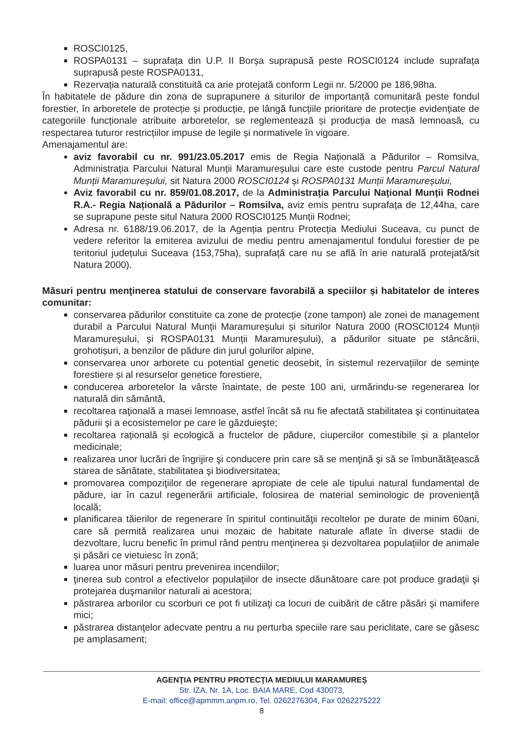ROSCI0125,
ROSPA0131 – suprafața din U.P. II Borșa suprapusă peste ROSCI0124 include suprafața suprapusă peste ROSPA0131,
Rezervația naturală constituită ca arie protejată conform Legii nr. 5/2000 pe 186,98ha.
În habitatele de pădure din zona de suprapunere a siturilor de importanță comunitară peste fondul forestier, în arboretele de protecție și producție, pe lângă funcțiile prioritare de protecție evidențiate de categoriile funcționale atribuite arboretelor, se reglementează și producția de masă lemnoasă, cu respectarea tuturor restricțiilor impuse de legile și normativele în vigoare.
Amenajamentul are:
aviz favorabil cu nr. 991/23.05.2017 emis de Regia Națională a Pădurilor – Romsilva, Administrația Parcului Natural Munții Maramureșului care este custode pentru Parcul Natural Munții Maramureșului, sit Natura 2000 ROSCI0124 și ROSPA0131 Munții Maramureșului,
Aviz favorabil cu nr. 859/01.08.2017, de la Administrația Parcului Național Munții Rodnei R.A.- Regia Națională a Pădurilor – Romsilva, aviz emis pentru suprafața de 12,44ha, care se suprapune peste situl Natura 2000 ROSCI0125 Munții Rodnei;
Adresa nr. 6188/19.06.2017, de la Agenția pentru Protecția Mediului Suceava, cu punct de vedere referitor la emiterea avizului de mediu pentru amenajamentul fondului forestier de pe teritoriul județului Suceava (153,75ha), suprafață care nu se află în arie naturală protejată/sit Natura 2000).
Măsuri pentru menţinerea statului de conservare favorabilă a speciilor și habitatelor de interes comunitar:
conservarea pădurilor constituite ca zone de protecție (zone tampon) ale zonei de management durabil a Parcului Natural Munții Maramureșului și siturilor Natura 2000 (ROSCI0124 Munții Maramureșului, și ROSPA0131 Munții Maramureșului), a pădurilor situate pe stâncării, grohotișuri, a benzilor de pădure din jurul golurilor alpine,
conservarea unor arborete cu potential genetic deosebit, în sistemul rezervațiilor de semințe forestiere și al resurselor genetice forestiere,
conducerea arboretelor la vârste înaintate, de peste 100 ani, urmărindu-se regenerarea lor naturală din sământă,
recoltarea raţională a masei lemnoase, astfel încât să nu fie afectată stabilitatea şi continuitatea pădurii şi a ecosistemelor pe care le găzduieşte;
recoltarea rațională și ecologică a fructelor de pădure, ciupercilor comestibile și a plantelor medicinale;
realizarea unor lucrări de îngrijire şi conducere prin care să se menţină şi să se îmbunătăţească starea de sănătate, stabilitatea şi biodiversitatea;
promovarea compoziţiilor de regenerare apropiate de cele ale tipului natural fundamental de pădure, iar în cazul regenerării artificiale, folosirea de material seminologic de provenienţă locală;
planificarea tăierilor de regenerare în spiritul continuităţii recoltelor pe durate de minim 60ani, care să permită realizarea unui mozaic de habitate naturale aflate în diverse stadii de dezvoltare, lucru benefic în primul rând pentru menţinerea şi dezvoltarea populațiilor de animale și păsări ce vietuiesc în zonă;
luarea unor măsuri pentru prevenirea incendiilor;
ţinerea sub control a efectivelor populaţiilor de insecte dăunătoare care pot produce gradaţii şi protejarea duşmanilor naturali ai acestora;
păstrarea arborilor cu scorburi ce pot fi utilizaţi ca locuri de cuibărit de către păsări şi mamifere mici;
păstrarea distanţelor adecvate pentru a nu perturba speciile rare sau periclitate, care se găsesc pe amplasament;
AGENŢIA PENTRU PROTECŢIA MEDIULUI MARAMUREȘ
Str. IZA, Nr. 1A, Loc. BAIA MARE, Cod 430073,
E-mail: office@apmmm.anpm.ro, Tel. 0262276304, Fax 0262275222
8